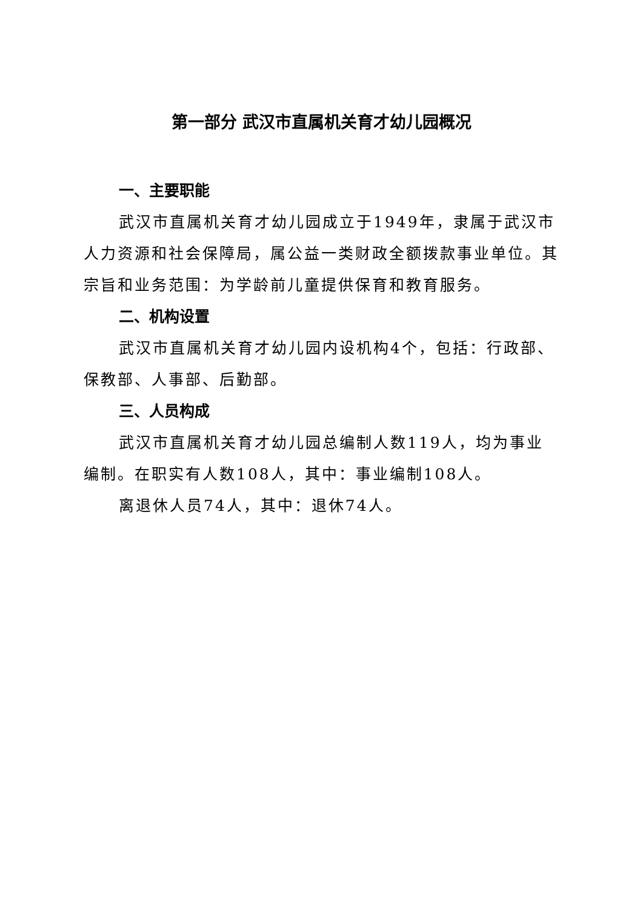第一部分 武汉市直属机关育才幼儿园概况
一、主要职能
武汉市直属机关育才幼儿园成立于1949年，隶属于武汉市人力资源和社会保障局，属公益一类财政全额拨款事业单位。其宗旨和业务范围：为学龄前儿童提供保育和教育服务。
二、机构设置
武汉市直属机关育才幼儿园内设机构4个，包括：行政部、保教部、人事部、后勤部。
三、人员构成
武汉市直属机关育才幼儿园总编制人数119人，均为事业编制。在职实有人数108人，其中：事业编制108人。
离退休人员74人，其中：退休74人。